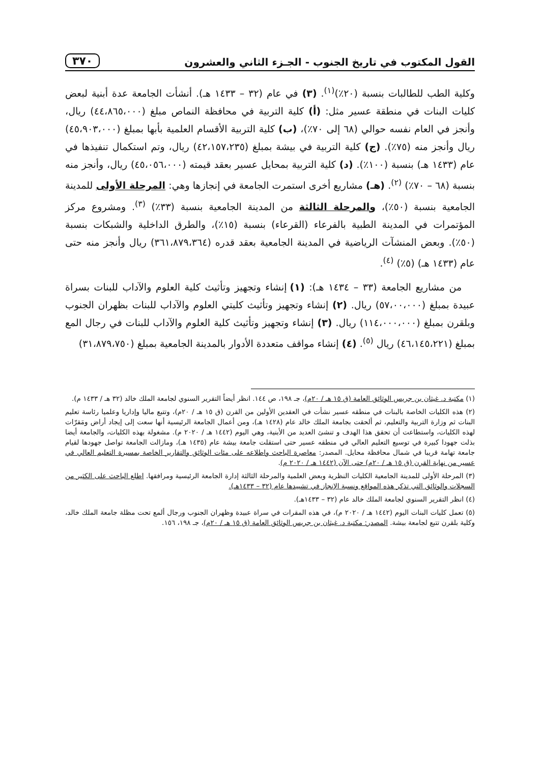القول المكتوب في تاريخ الجنوب - الجـزء الثاني والعشرون ٣٧٠
وكلية الطب للطالبات بنسبة (٢٠٪)<sup>(١)</sup>. (٣) في عام (٣٢ – ١٤٣٣ هـ). أنشأت الجامعة عدة أبنية لبعض كليات البنات في منطقة عسير مثل: (أ) كلية التربية في محافظة النماص مبلغ (٤٤،٨٦٥،٠٠٠) ريال، وأنجز في العام نفسه حوالي (٦٨ إلى ٧٠٪)، (ب) كلية التربية الأقسام العلمية بأبها بمبلغ (٤٥،٩٠٣،٠٠٠) ريال وأنجز منه (٧٥٪). (ج) كلية التربية في بيشة بمبلغ (٤٢،١٥٧،٢٣٥) ريال، وتم استكمال تنفيذها في عام (١٤٣٣ هـ) بنسبة (١٠٠٪). (د) كلية التربية بمحايل عسير بعقد قيمته (٤٥،٠٥٦،٠٠٠) ريال، وأنجز منه بنسبة (٦٨ – ٧٠٪) <sup>(٢)</sup>. (هـ) مشاريع أخرى استمرت الجامعة في إنجازها وهي: المرحلة الأولى للمدينة الجامعية بنسبة (٥٠٪)، والمرحلة الثالثة من المدينة الجامعية بنسبة (٣٣٪) <sup>(٣)</sup>. ومشروع مركز المؤتمرات في المدينة الطبية بالفرعاء (القرعاء) بنسبة (١٥٪)، والطرق الداخلية والشبكات بنسبة (٥٠٪). وبعض المنشآت الرياضية في المدينة الجامعية بعقد قدره (٣٦١،٨٧٩،٣٦٤) ريال وأنجز منه حتى عام (١٤٣٣ هـ) (٥٪) <sup>(٤)</sup>.
من مشاريع الجامعة (٣٣ – ١٤٣٤ هـ): (١) إنشاء وتجهيز وتأثيث كلية العلوم والآداب للبنات بسراة عبيدة بمبلغ (٥٧،٠٠،٠٠٠) ريال. (٢) إنشاء وتجهيز وتأثيث كليتي العلوم والآداب للبنات بظهران الجنوب وبلقرن بمبلغ (١١٤،٠٠٠،٠٠٠) ريال. (٣) إنشاء وتجهيز وتأثيث كلية العلوم والآداب للبنات في رجال المع بمبلغ (٤٦،١٤٥،٢٢١) ريال <sup>(٥)</sup>. (٤) إنشاء مواقف متعددة الأدوار بالمدينة الجامعية بمبلغ (٣١،٨٧٩،٧٥٠)
(١) مكتبة د. غيثان بن جريس الوثائق العامة (ق ١٥ هـ / ٢٠م)، جـ ١٩٨، ص ١٤٤. انظر أيضاً التقرير السنوي لجامعة الملك خالد (٣٢ هـ / ١٤٣٣ م).
(٢) هذه الكليات الخاصة بالبنات في منطقه عسير نشأت في العقدين الأولين من القرن (ق ١٥ هـ / ٢٠م)، وتتبع ماليا وإداريا وعلميا رئاسة تعليم البنات ثم وزارة التربية والتعليم، ثم ألحقت بجامعة الملك خالد عام (١٤٢٨ هـ)، ومن أعمال الجامعة الرئيسية أنها سعت إلى إيجاد أراض ومَقرّات لهذه الكليات، واستطاعت أن تحقق هذا الهدف و تنشئ العديد من الأبنية، وهي اليوم (١٤٤٢ هـ / ٢٠٢٠ م). مشغولة بهذه الكليات، والجامعة أيضا بذلت جهودا كبيرة في توسيع التعليم العالي في منطقه عسير حتى استقلت جامعة بيشة عام (١٤٣٥ هـ)، ومازالت الجامعة تواصل جهودها لقيام جامعة تهامة قريبا في شمال محافظة محايل. المصدر: معاصرة الباحث واطلاعه على مئات الوثائق والتقارير الخاصة بمسيرة التعليم العالي في عسير من نهاية القرن (ق ١٥ هـ / ٢٠م) حتى الآن (١٤٤٢ هـ / ٢٠٢٠ م).
(٣) المرحلة الأولى للمدينة الجامعية الكليات النظرية وبعض العلمية والمرحلة الثالثة إدارة الجامعة الرئيسية ومرافقها. اطلع الباحث على الكثير من السجلات والوثائق التي تذكر هذه المواقع ونسبة الإنجاز في تشييدها عام (٣٢ – ١٤٣٣هـ).
(٤) انظر التقرير السنوي لجامعة الملك خالد عام (٣٢ – ١٤٣٣هـ).
(٥) تعمل كليات البنات اليوم (١٤٤٢ هـ / ٢٠٢٠ م)، في هذه المقرات في سراة عبيدة وظهران الجنوب ورجال ألمع تحت مظلة جامعة الملك خالد، وكلية بلقرن تتبع لجامعة بيشة. المصدر: مكتبة د. غيثان بن جريس الوثائق العامة (ق ١٥ هـ / ٢٠م)، جـ ١٩٨، ١٥٦.